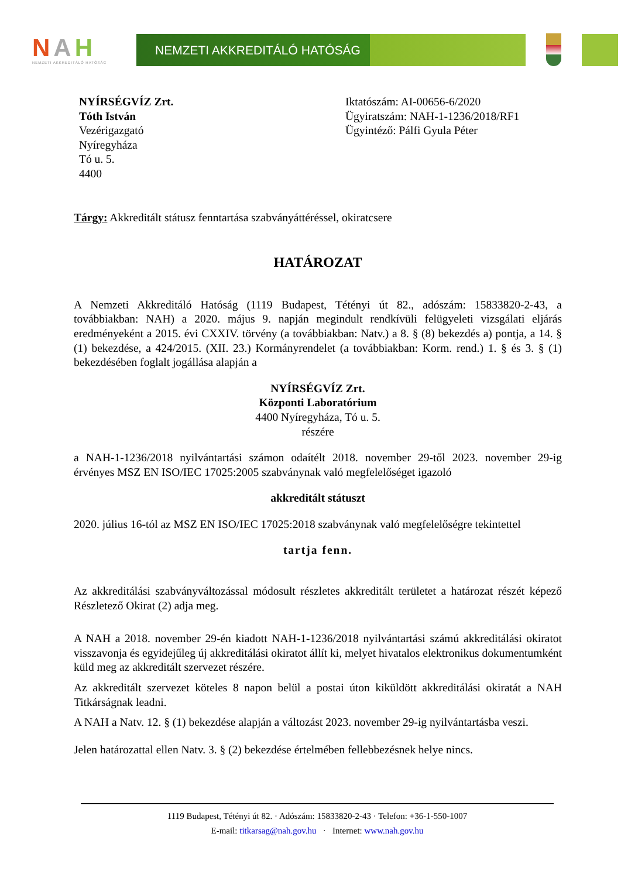NAH
NEMZETI AKKREDITÁLÓ HATÓSÁG
NEMZETI AKKREDITÁLÓ HATÓSÁG
NYÍRSÉGVÍZ Zrt.
Tóth István
Vezérigazgató
Nyíregyháza
Tó u. 5.
4400
Iktatószám: AI-00656-6/2020
Ügyiratszám: NAH-1-1236/2018/RF1
Ügyintéző: Pálfi Gyula Péter
Tárgy: Akkreditált státusz fenntartása szabványáttéréssel, okiratcsere
HATÁROZAT
A Nemzeti Akkreditáló Hatóság (1119 Budapest, Tétényi út 82., adószám: 15833820-2-43, a továbbiakban: NAH) a 2020. május 9. napján megindult rendkívüli felügyeleti vizsgálati eljárás eredményeként a 2015. évi CXXIV. törvény (a továbbiakban: Natv.) a 8. § (8) bekezdés a) pontja, a 14. § (1) bekezdése, a 424/2015. (XII. 23.) Kormányrendelet (a továbbiakban: Korm. rend.) 1. § és 3. § (1) bekezdésében foglalt jogállása alapján a
NYÍRSÉGVÍZ Zrt.
Központi Laboratórium
4400 Nyíregyháza, Tó u. 5.
részére
a NAH-1-1236/2018 nyilvántartási számon odaítélt 2018. november 29-től 2023. november 29-ig érvényes MSZ EN ISO/IEC 17025:2005 szabványnak való megfelelőséget igazoló
akkreditált státuszt
2020. július 16-tól az MSZ EN ISO/IEC 17025:2018 szabványnak való megfelelőségre tekintettel
tartja fenn.
Az akkreditálási szabványváltozással módosult részletes akkreditált területet a határozat részét képező Részletező Okirat (2) adja meg.
A NAH a 2018. november 29-én kiadott NAH-1-1236/2018 nyilvántartási számú akkreditálási okiratot visszavonja és egyidejűleg új akkreditálási okiratot állít ki, melyet hivatalos elektronikus dokumentumként küld meg az akkreditált szervezet részére.
Az akkreditált szervezet köteles 8 napon belül a postai úton kiküldött akkreditálási okiratát a NAH Titkárságnak leadni.
A NAH a Natv. 12. § (1) bekezdése alapján a változást 2023. november 29-ig nyilvántartásba veszi.
Jelen határozattal ellen Natv. 3. § (2) bekezdése értelmében fellebbezésnek helye nincs.
1119 Budapest, Tétényi út 82. · Adószám: 15833820-2-43 · Telefon: +36-1-550-1007
E-mail: titkarsag@nah.gov.hu · Internet: www.nah.gov.hu